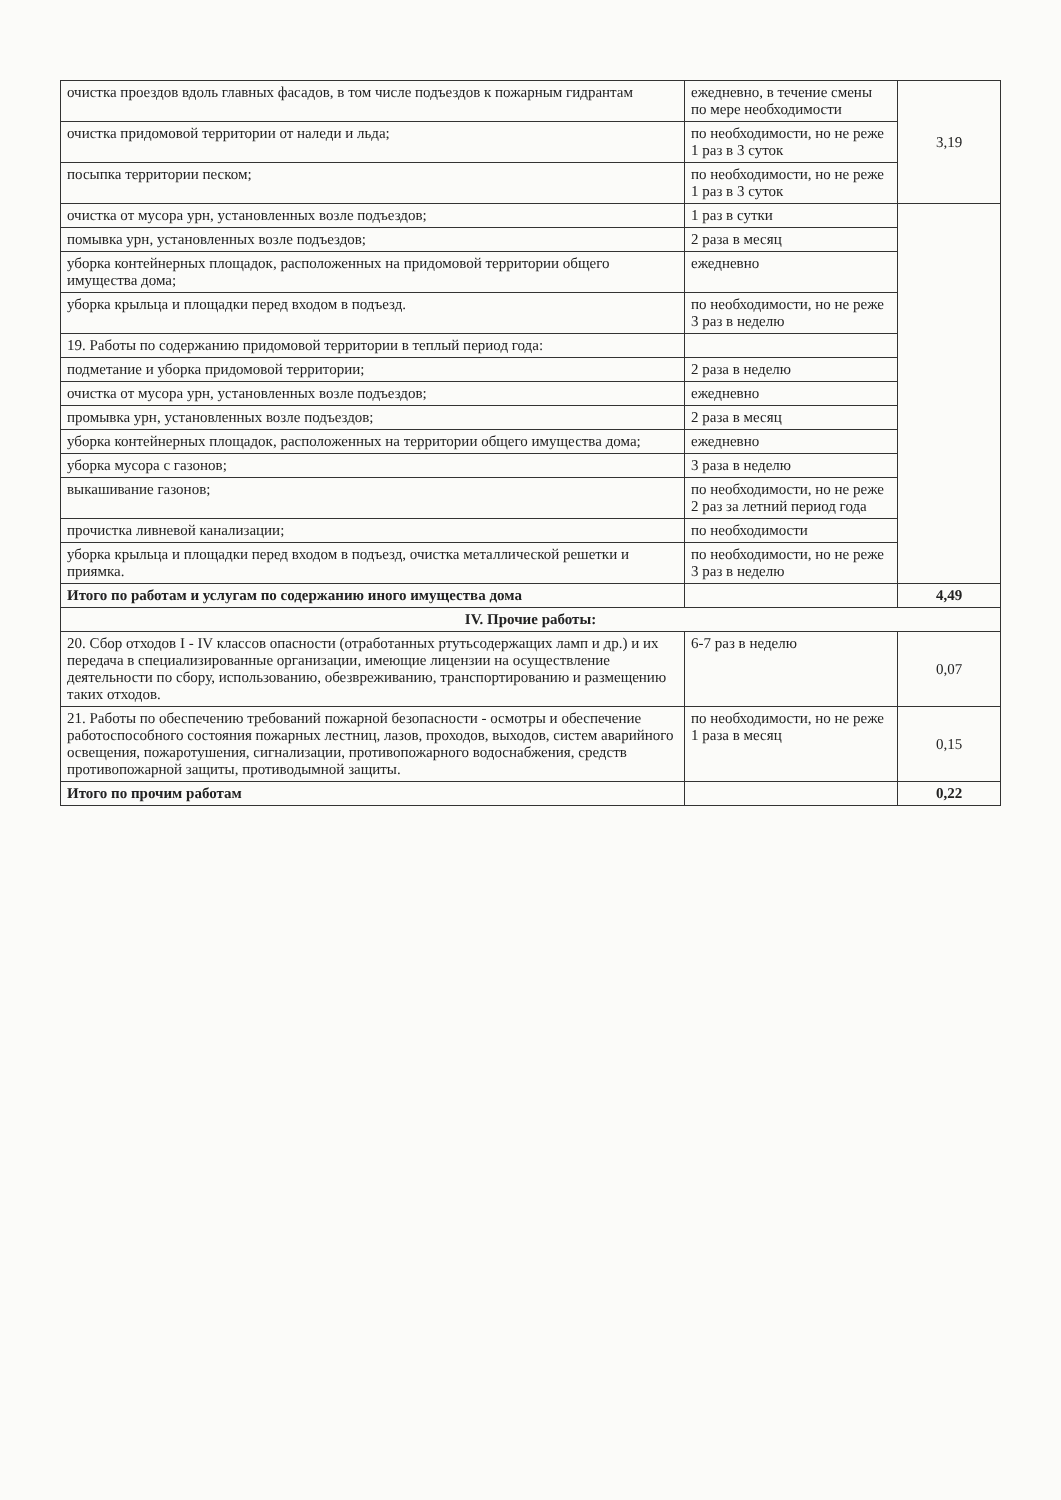| очистка проездов вдоль главных фасадов, в том числе подъездов к пожарным гидрантам | ежедневно, в течение смены по мере необходимости | 3,19 |
| очистка придомовой территории от наледи и льда; | по необходимости, но не реже 1 раз в 3 суток | |
| посыпка территории песком; | по необходимости, но не реже 1 раз в 3 суток | |
| очистка от мусора урн, установленных возле подъездов; | 1 раз в сутки | |
| помывка урн, установленных возле подъездов; | 2 раза в месяц | |
| уборка контейнерных площадок, расположенных на придомовой территории общего имущества дома; | ежедневно | |
| уборка крыльца и площадки перед входом в подъезд. | по необходимости, но не реже 3 раз в неделю | |
| 19. Работы по содержанию придомовой территории в теплый период года: | | |
| подметание и уборка придомовой территории; | 2 раза в неделю | |
| очистка от мусора урн, установленных возле подъездов; | ежедневно | |
| промывка урн, установленных возле подъездов; | 2 раза в месяц | |
| уборка контейнерных площадок, расположенных на территории общего имущества дома; | ежедневно | |
| уборка мусора с газонов; | 3 раза в неделю | |
| выкашивание газонов; | по необходимости, но не реже 2 раз за летний период года | |
| прочистка ливневой канализации; | по необходимости | |
| уборка крыльца и площадки перед входом в подъезд, очистка металлической решетки и приямка. | по необходимости, но не реже 3 раз в неделю | |
| Итого по работам и услугам по содержанию иного имущества дома | | 4,49 |
| IV. Прочие работы: | | |
| 20. Сбор отходов I - IV классов опасности (отработанных ртутьсодержащих ламп и др.) и их передача в специализированные организации, имеющие лицензии на осуществление деятельности по сбору, использованию, обезвреживанию, транспортированию и размещению таких отходов. | 6-7 раз в неделю | 0,07 |
| 21. Работы по обеспечению требований пожарной безопасности - осмотры и обеспечение работоспособного состояния пожарных лестниц, лазов, проходов, выходов, систем аварийного освещения, пожаротушения, сигнализации, противопожарного водоснабжения, средств противопожарной защиты, противодымной защиты. | по необходимости, но не реже 1 раза в месяц | 0,15 |
| Итого по прочим работам | | 0,22 |